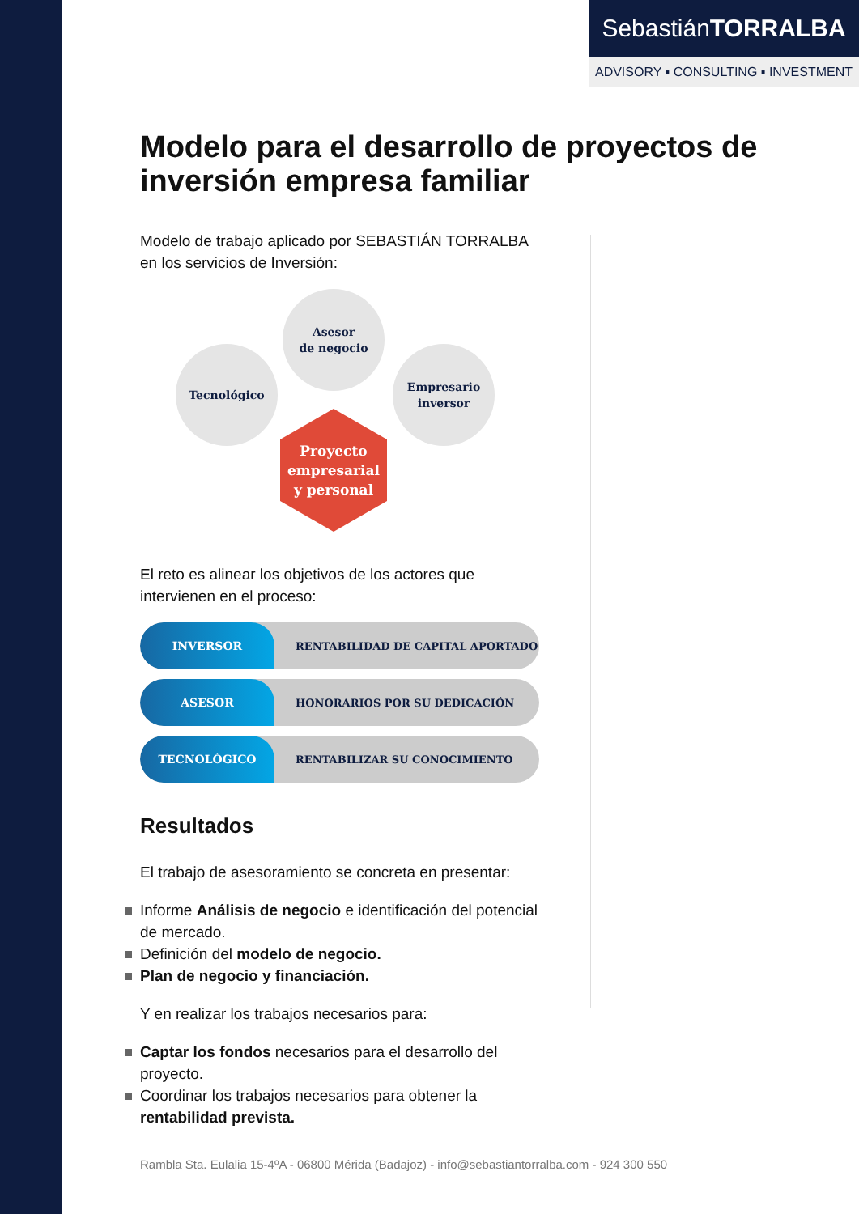SebastiánTORRALBA
ADVISORY ▪ CONSULTING ▪ INVESTMENT
Modelo para el desarrollo de proyectos de inversión empresa familiar
Modelo de trabajo aplicado por SEBASTIÁN TORRALBA en los servicios de Inversión:
Asesor
de negocio
Tecnológico
Empresario
inversor
Proyecto
empresarial
y personal
El reto es alinear los objetivos de los actores que intervienen en el proceso:
INVERSOR RENTABILIDAD DE CAPITAL APORTADO
ASESOR HONORARIOS POR SU DEDICACIÓN
TECNOLÓGICO RENTABILIZAR SU CONOCIMIENTO
Resultados
El trabajo de asesoramiento se concreta en presentar:
Informe Análisis de negocio e identificación del potencial de mercado.
Definición del modelo de negocio.
Plan de negocio y financiación.
Y en realizar los trabajos necesarios para:
Captar los fondos necesarios para el desarrollo del proyecto.
Coordinar los trabajos necesarios para obtener la rentabilidad prevista.
Rambla Sta. Eulalia 15-4ºA - 06800 Mérida (Badajoz) - info@sebastiantorralba.com - 924 300 550